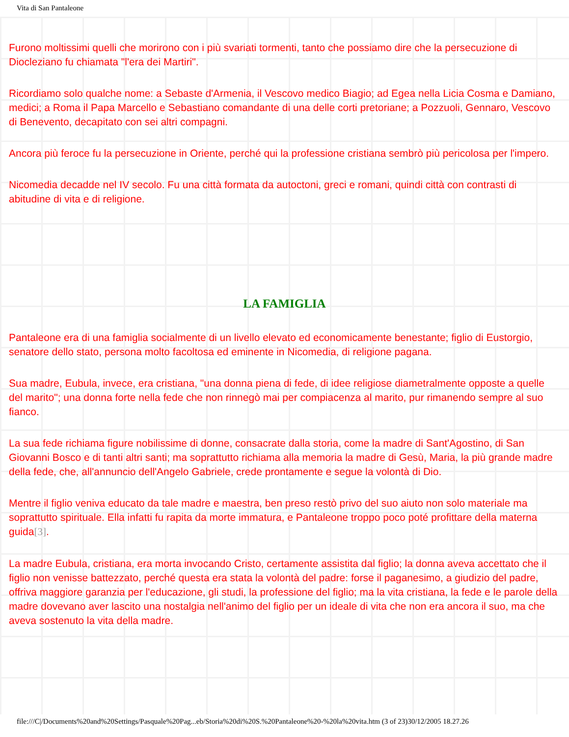Vita di San Pantaleone
Furono moltissimi quelli che morirono con i più svariati tormenti, tanto che possiamo dire che la persecuzione di Diocleziano fu chiamata "l'era dei Martiri".
Ricordiamo solo qualche nome: a Sebaste d'Armenia, il Vescovo medico Biagio; ad Egea nella Licia Cosma e Damiano, medici; a Roma il Papa Marcello e Sebastiano comandante di una delle corti pretoriane; a Pozzuoli, Gennaro, Vescovo di Benevento, decapitato con sei altri compagni.
Ancora più feroce fu la persecuzione in Oriente, perché qui la professione cristiana sembrò più pericolosa per l'impero.
Nicomedia decadde nel IV secolo. Fu una città formata da autoctoni, greci e romani, quindi città con contrasti di abitudine di vita e di religione.
LA FAMIGLIA
Pantaleone era di una famiglia socialmente di un livello elevato ed economicamente benestante; figlio di Eustorgio, senatore dello stato, persona molto facoltosa ed eminente in Nicomedia, di religione pagana.
Sua madre, Eubula, invece, era cristiana, "una donna piena di fede, di idee religiose diametralmente opposte a quelle del marito"; una donna forte nella fede che non rinnegò mai per compiacenza al marito, pur rimanendo sempre al suo fianco.
La sua fede richiama figure nobilissime di donne, consacrate dalla storia, come la madre di Sant'Agostino, di San Giovanni Bosco e di tanti altri santi; ma soprattutto richiama alla memoria la madre di Gesù, Maria, la più grande madre della fede, che, all'annuncio dell'Angelo Gabriele, crede prontamente e segue la volontà di Dio.
Mentre il figlio veniva educato da tale madre e maestra, ben preso restò privo del suo aiuto non solo materiale ma soprattutto spirituale. Ella infatti fu rapita da morte immatura, e Pantaleone troppo poco poté profittare della materna guida[3].
La madre Eubula, cristiana, era morta invocando Cristo, certamente assistita dal figlio; la donna aveva accettato che il figlio non venisse battezzato, perché questa era stata la volontà del padre: forse il paganesimo, a giudizio del padre, offriva maggiore garanzia per l'educazione, gli studi, la professione del figlio; ma la vita cristiana, la fede e le parole della madre dovevano aver lascito una nostalgia nell'animo del figlio per un ideale di vita che non era ancora il suo, ma che aveva sostenuto la vita della madre.
file:///C|/Documents%20and%20Settings/Pasquale%20Pag...eb/Storia%20di%20S.%20Pantaleone%20-%20la%20vita.htm (3 of 23)30/12/2005 18.27.26